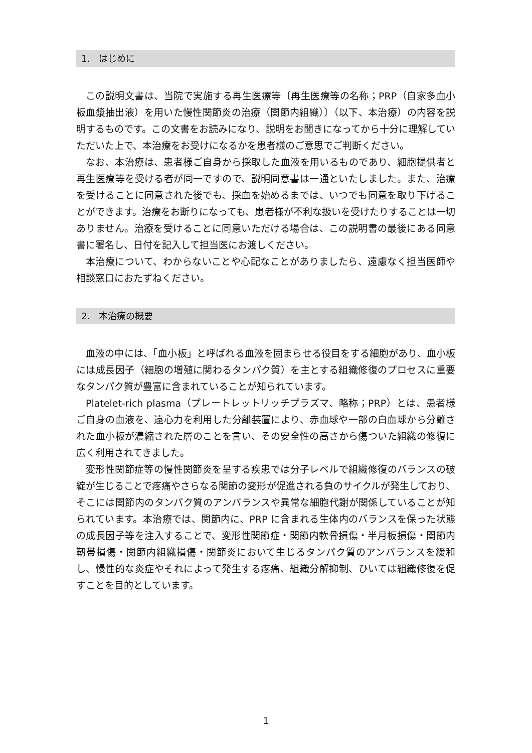1.　はじめに
この説明文書は、当院で実施する再生医療等〔再生医療等の名称；PRP（自家多血小板血漿抽出液）を用いた慢性関節炎の治療（関節内組織）〕（以下、本治療）の内容を説明するものです。この文書をお読みになり、説明をお聞きになってから十分に理解していただいた上で、本治療をお受けになるかを患者様のご意思でご判断ください。
なお、本治療は、患者様ご自身から採取した血液を用いるものであり、細胞提供者と再生医療等を受ける者が同一ですので、説明同意書は一通といたしました。また、治療を受けることに同意された後でも、採血を始めるまでは、いつでも同意を取り下げることができます。治療をお断りになっても、患者様が不利な扱いを受けたりすることは一切ありません。治療を受けることに同意いただける場合は、この説明書の最後にある同意書に署名し、日付を記入して担当医にお渡しください。
本治療について、わからないことや心配なことがありましたら、遠慮なく担当医師や相談窓口におたずねください。
2.　本治療の概要
血液の中には、「血小板」と呼ばれる血液を固まらせる役目をする細胞があり、血小板には成長因子（細胞の増殖に関わるタンパク質）を主とする組織修復のプロセスに重要なタンパク質が豊富に含まれていることが知られています。
Platelet-rich plasma（プレートレットリッチプラズマ、略称；PRP）とは、患者様ご自身の血液を、遠心力を利用した分離装置により、赤血球や一部の白血球から分離された血小板が濃縮された層のことを言い、その安全性の高さから傷ついた組織の修復に広く利用されてきました。
変形性関節症等の慢性関節炎を呈する疾患では分子レベルで組織修復のバランスの破綻が生じることで疼痛やさらなる関節の変形が促進される負のサイクルが発生しており、そこには関節内のタンパク質のアンバランスや異常な細胞代謝が関係していることが知られています。本治療では、関節内に、PRP に含まれる生体内のバランスを保った状態の成長因子等を注入することで、変形性関節症・関節内軟骨損傷・半月板損傷・関節内靭帯損傷・関節内組織損傷・関節炎において生じるタンパク質のアンバランスを緩和し、慢性的な炎症やそれによって発生する疼痛、組織分解抑制、ひいては組織修復を促すことを目的としています。
1